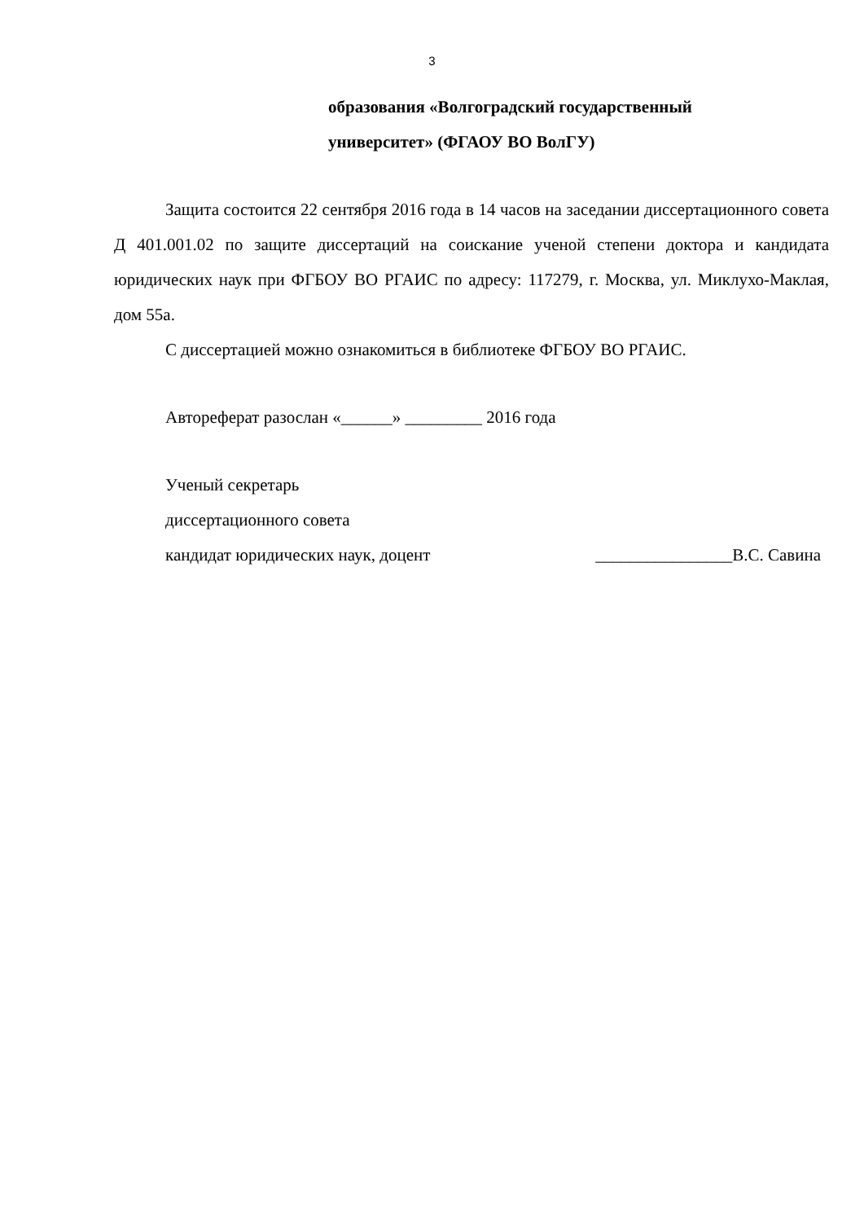3
образования «Волгоградский государственный
университет» (ФГАОУ ВО ВолГУ)
Защита состоится 22 сентября 2016 года в 14 часов на заседании диссертационного совета Д 401.001.02 по защите диссертаций на соискание ученой степени доктора и кандидата юридических наук при ФГБОУ ВО РГАИС по адресу: 117279, г. Москва, ул. Миклухо-Маклая, дом 55а.
С диссертацией можно ознакомиться в библиотеке ФГБОУ ВО РГАИС.
Автореферат разослан «______» _________ 2016 года
Ученый секретарь
диссертационного совета
кандидат юридических наук, доцент ________________В.С. Савина